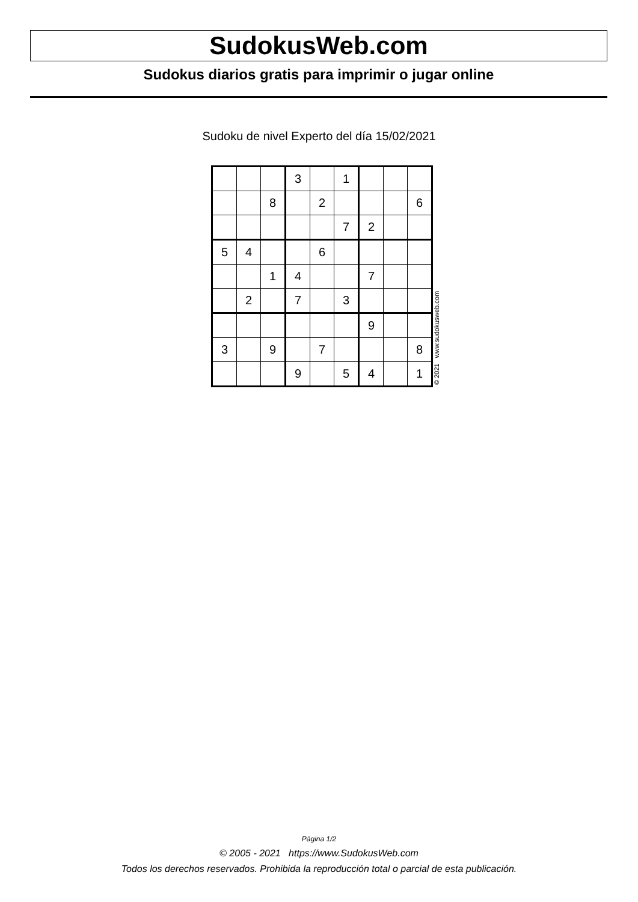SudokusWeb.com
Sudokus diarios gratis para imprimir o jugar online
Sudoku de nivel Experto del día 15/02/2021
| | | | 3 | | 1 | | | |
| | | 8 | | 2 | | | | 6 |
| | | | | | 7 | 2 | | |
| 5 | 4 | | | 6 | | | | |
| | | 1 | 4 | | | 7 | | |
| | 2 | | 7 | | 3 | | | |
| | | | | | | 9 | | |
| 3 | | 9 | | 7 | | | | 8 |
| | | | 9 | | 5 | 4 | | 1 |
© 2021 www.sudokusweb.com
Página 1/2
© 2005 - 2021 https://www.SudokusWeb.com
Todos los derechos reservados. Prohibida la reproducción total o parcial de esta publicación.